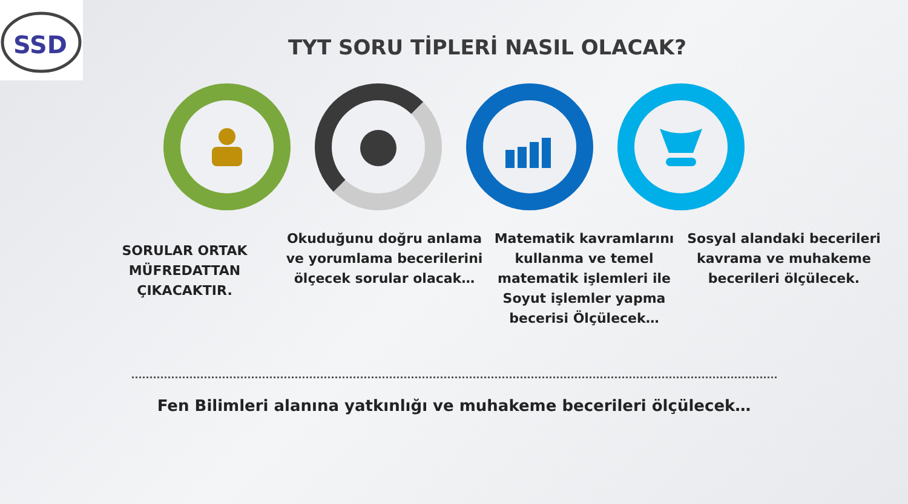SSD
TYT SORU TİPLERİ NASIL OLACAK?
SORULAR ORTAK MÜFREDATTAN ÇIKACAKTIR.
Okuduğunu doğru anlama ve yorumlama becerilerini ölçecek sorular olacak…
Matematik kavramlarını kullanma ve temel matematik işlemleri ile Soyut işlemler yapma becerisi Ölçülecek…
Sosyal alandaki becerileri kavrama ve muhakeme becerileri ölçülecek.
Fen Bilimleri alanına yatkınlığı ve muhakeme becerileri ölçülecek…